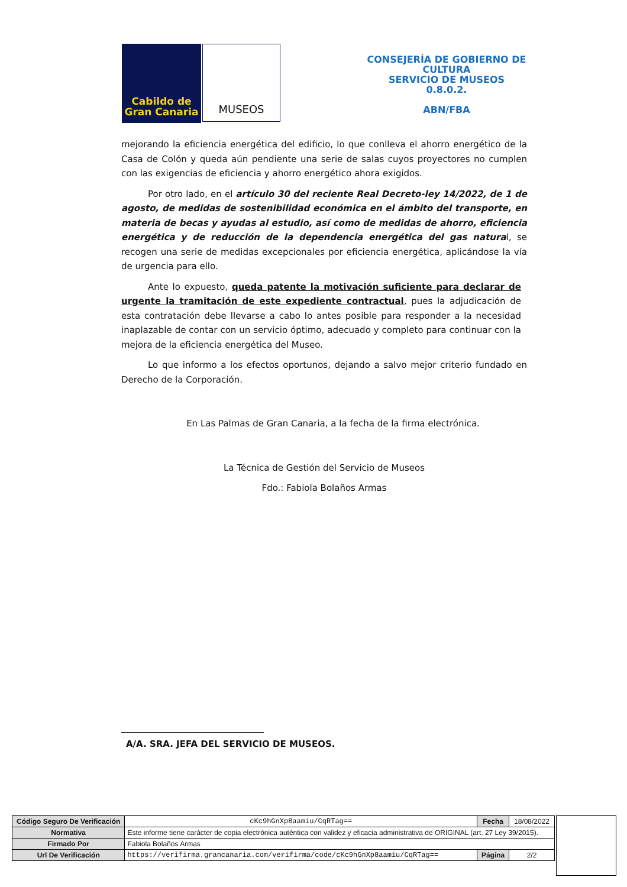Cabildo de
Gran Canaria
MUSEOS
CONSEJERÍA DE GOBIERNO DE CULTURA
SERVICIO DE MUSEOS
0.8.0.2.
ABN/FBA
mejorando la eficiencia energética del edificio, lo que conlleva el ahorro energético de la Casa de Colón y queda aún pendiente una serie de salas cuyos proyectores no cumplen con las exigencias de eficiencia y ahorro energético ahora exigidos.
Por otro lado, en el artículo 30 del reciente Real Decreto-ley 14/2022, de 1 de agosto, de medidas de sostenibilidad económica en el ámbito del transporte, en materia de becas y ayudas al estudio, así como de medidas de ahorro, eficiencia energética y de reducción de la dependencia energética del gas natural, se recogen una serie de medidas excepcionales por eficiencia energética, aplicándose la vía de urgencia para ello.
Ante lo expuesto, queda patente la motivación suficiente para declarar de urgente la tramitación de este expediente contractual, pues la adjudicación de esta contratación debe llevarse a cabo lo antes posible para responder a la necesidad inaplazable de contar con un servicio óptimo, adecuado y completo para continuar con la mejora de la eficiencia energética del Museo.
Lo que informo a los efectos oportunos, dejando a salvo mejor criterio fundado en Derecho de la Corporación.
En Las Palmas de Gran Canaria, a la fecha de la firma electrónica.
La Técnica de Gestión del Servicio de Museos
Fdo.: Fabiola Bolaños Armas
A/A. SRA. JEFA DEL SERVICIO DE MUSEOS.
| Código Seguro De Verificación | cKc9hGnXp8aamiu/CqRTag== | Fecha | 18/08/2022 |
| Normativa | Este informe tiene carácter de copia electrónica auténtica con validez y eficacia administrativa de ORIGINAL (art. 27 Ley 39/2015). | | |
| Firmado Por | Fabiola Bolaños Armas | | |
| Url De Verificación | https://verifirma.grancanaria.com/verifirma/code/cKc9hGnXp8aamiu/CqRTag== | Página | 2/2 |